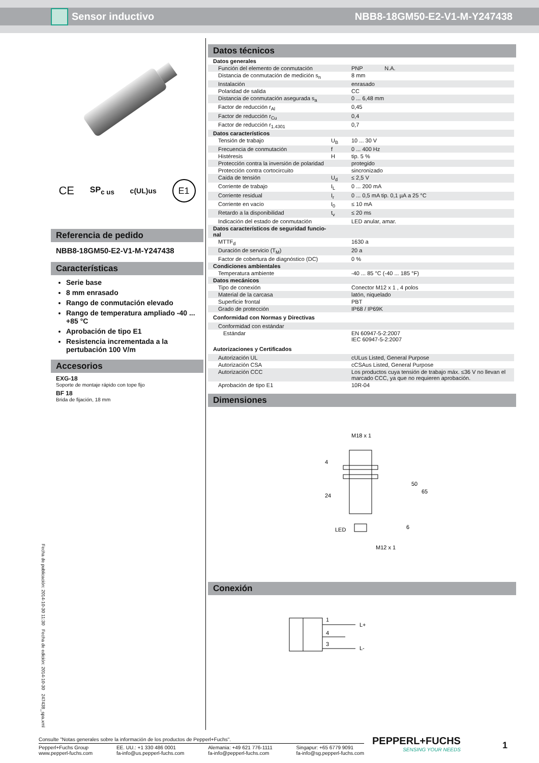Sensor inductivo NBB8-18GM50-E2-V1-M-Y247438
CE SP<sub>c us</sub> c(UL)us E1
Referencia de pedido
NBB8-18GM50-E2-V1-M-Y247438
Características
Serie base
8 mm enrasado
Rango de conmutación elevado
Rango de temperatura ampliado -40 ... +85 °C
Aprobación de tipo E1
Resistencia incrementada a la pertubación 100 V/m
Accesorios
EXG-18
Soporte de montaje rápido con tope fijo
BF 18
Brida de fijación, 18 mm
Datos técnicos
| Datos generales | | |
| Función del elemento de conmutación | | PNP N.A. |
| Distancia de conmutación de medición s<sub>n</sub> | | 8 mm |
| Instalación | | enrasado |
| Polaridad de salida | | CC |
| Distancia de conmutación asegurada s<sub>a</sub> | | 0 ... 6,48 mm |
| Factor de reducción r<sub>Al</sub> | | 0,45 |
| Factor de reducción r<sub>Cu</sub> | | 0,4 |
| Factor de reducción r<sub>1.4301</sub> | | 0,7 |
| Datos característicos | | |
| Tensión de trabajo | U<sub>B</sub> | 10 ... 30 V |
| Frecuencia de conmutación | f | 0 ... 400 Hz |
| Histéresis | H | tip. 5 % |
| Protección contra la inversión de polaridad | | protegido |
| Protección contra cortocircuito | | sincronizado |
| Caída de tensión | U<sub>d</sub> | ≤ 2,5 V |
| Corriente de trabajo | I<sub>L</sub> | 0 ... 200 mA |
| Corriente residual | I<sub>r</sub> | 0 ... 0,5 mA tip. 0,1 µA a 25 °C |
| Corriente en vacío | I<sub>0</sub> | ≤ 10 mA |
| Retardo a la disponibilidad | t<sub>v</sub> | ≤ 20 ms |
| Indicación del estado de conmutación | | LED anular, amar. |
| Datos característicos de seguridad funcio- nal | | |
| MTTF<sub>d</sub> | | 1630 a |
| Duración de servicio (T<sub>M</sub>) | | 20 a |
| Factor de cobertura de diagnóstico (DC) | | 0 % |
| Condiciones ambientales | | |
| Temperatura ambiente | | -40 ... 85 °C (-40 ... 185 °F) |
| Datos mecánicos | | |
| Tipo de conexión | | Conector M12 x 1 , 4 polos |
| Material de la carcasa | | latón, niquelado |
| Superficie frontal | | PBT |
| Grado de protección | | IP68 / IP69K |
| Conformidad con Normas y Directivas | | |
| Conformidad con estándar | | |
| Estándar | | EN 60947-5-2:2007 IEC 60947-5-2:2007 |
| Autorizaciones y Certificados | | |
| Autorización UL | | cULus Listed, General Purpose |
| Autorización CSA | | cCSAus Listed, General Purpose |
| Autorización CCC | | Los productos cuya tensión de trabajo máx. ≤36 V no llevan el marcado CCC, ya que no requieren aprobación. |
| Aprobación de tipo E1 | | 10R-04 |
Dimensiones
M18 x 1
24
LED
M12 x 1
50
65
6
4
Conexión
1
4
3
L+
L-
Fecha de publicación: 2014-10-30 11:30 Fecha de edición: 2014-10-30 247438_spa.xml
Consulte "Notas generales sobre la información de los productos de Pepperl+Fuchs".
Pepperl+Fuchs Group
www.pepperl-fuchs.com
EE. UU.: +1 330 486 0001
fa-info@us.pepperl-fuchs.com
Alemania: +49 621 776-1111
fa-info@pepperl-fuchs.com
Singapur: +65 6779 9091
fa-info@sg.pepperl-fuchs.com
PEPPERL+FUCHS
SENSING YOUR NEEDS
1